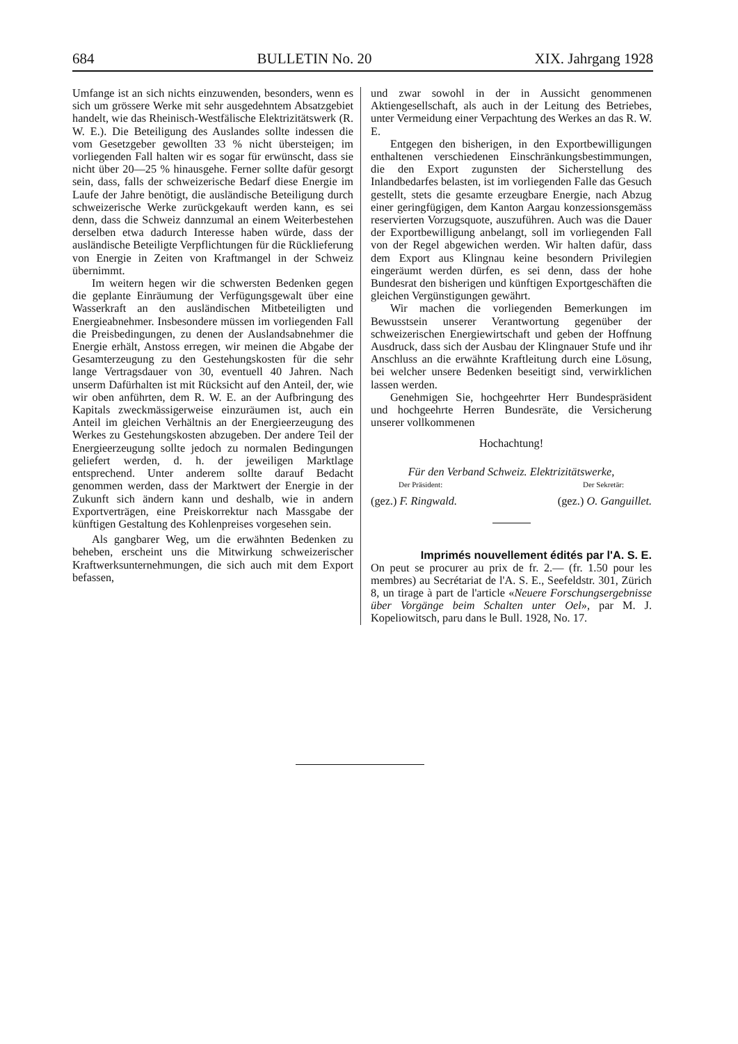684 BULLETIN No. 20 XIX. Jahrgang 1928
Umfange ist an sich nichts einzuwenden, besonders, wenn es sich um grössere Werke mit sehr ausgedehntem Absatzgebiet handelt, wie das Rheinisch-Westfälische Elektrizitätswerk (R. W. E.). Die Beteiligung des Auslandes sollte indessen die vom Gesetzgeber gewollten 33 % nicht übersteigen; im vorliegenden Fall halten wir es sogar für erwünscht, dass sie nicht über 20—25 % hinausgehe. Ferner sollte dafür gesorgt sein, dass, falls der schweizerische Bedarf diese Energie im Laufe der Jahre benötigt, die ausländische Beteiligung durch schweizerische Werke zurückgekauft werden kann, es sei denn, dass die Schweiz dannzumal an einem Weiterbestehen derselben etwa dadurch Interesse haben würde, dass der ausländische Beteiligte Verpflichtungen für die Rücklieferung von Energie in Zeiten von Kraftmangel in der Schweiz übernimmt.
Im weitern hegen wir die schwersten Bedenken gegen die geplante Einräumung der Verfügungsgewalt über eine Wasserkraft an den ausländischen Mitbeteiligten und Energieabnehmer. Insbesondere müssen im vorliegenden Fall die Preisbedingungen, zu denen der Auslandsabnehmer die Energie erhält, Anstoss erregen, wir meinen die Abgabe der Gesamterzeugung zu den Gestehungskosten für die sehr lange Vertragsdauer von 30, eventuell 40 Jahren. Nach unserm Dafürhalten ist mit Rücksicht auf den Anteil, der, wie wir oben anführten, dem R. W. E. an der Aufbringung des Kapitals zweckmässigerweise einzuräumen ist, auch ein Anteil im gleichen Verhältnis an der Energieerzeugung des Werkes zu Gestehungskosten abzugeben. Der andere Teil der Energieerzeugung sollte jedoch zu normalen Bedingungen geliefert werden, d. h. der jeweiligen Marktlage entsprechend. Unter anderem sollte darauf Bedacht genommen werden, dass der Marktwert der Energie in der Zukunft sich ändern kann und deshalb, wie in andern Exportverträgen, eine Preiskorrektur nach Massgabe der künftigen Gestaltung des Kohlenpreises vorgesehen sein.
Als gangbarer Weg, um die erwähnten Bedenken zu beheben, erscheint uns die Mitwirkung schweizerischer Kraftwerksunternehmungen, die sich auch mit dem Export befassen,
und zwar sowohl in der in Aussicht genommenen Aktiengesellschaft, als auch in der Leitung des Betriebes, unter Vermeidung einer Verpachtung des Werkes an das R. W. E.
Entgegen den bisherigen, in den Exportbewilligungen enthaltenen verschiedenen Einschränkungsbestimmungen, die den Export zugunsten der Sicherstellung des Inlandbedarfes belasten, ist im vorliegenden Falle das Gesuch gestellt, stets die gesamte erzeugbare Energie, nach Abzug einer geringfügigen, dem Kanton Aargau konzessionsgemäss reservierten Vorzugsquote, auszuführen. Auch was die Dauer der Exportbewilligung anbelangt, soll im vorliegenden Fall von der Regel abgewichen werden. Wir halten dafür, dass dem Export aus Klingnau keine besondern Privilegien eingeräumt werden dürfen, es sei denn, dass der hohe Bundesrat den bisherigen und künftigen Exportgeschäften die gleichen Vergünstigungen gewährt.
Wir machen die vorliegenden Bemerkungen im Bewusstsein unserer Verantwortung gegenüber der schweizerischen Energiewirtschaft und geben der Hoffnung Ausdruck, dass sich der Ausbau der Klingnauer Stufe und ihr Anschluss an die erwähnte Kraftleitung durch eine Lösung, bei welcher unsere Bedenken beseitigt sind, verwirklichen lassen werden.
Genehmigen Sie, hochgeehrter Herr Bundespräsident und hochgeehrte Herren Bundesräte, die Versicherung unserer vollkommenen
Hochachtung!
Für den Verband Schweiz. Elektrizitätswerke,
Der Präsident: Der Sekretär:
(gez.) F. Ringwald. (gez.) O. Ganguillet.
Imprimés nouvellement édités par l'A. S. E.
On peut se procurer au prix de fr. 2.— (fr. 1.50 pour les membres) au Secrétariat de l'A. S. E., Seefeldstr. 301, Zürich 8, un tirage à part de l'article «Neuere Forschungsergebnisse über Vorgänge beim Schalten unter Oel», par M. J. Kopeliowitsch, paru dans le Bull. 1928, No. 17.